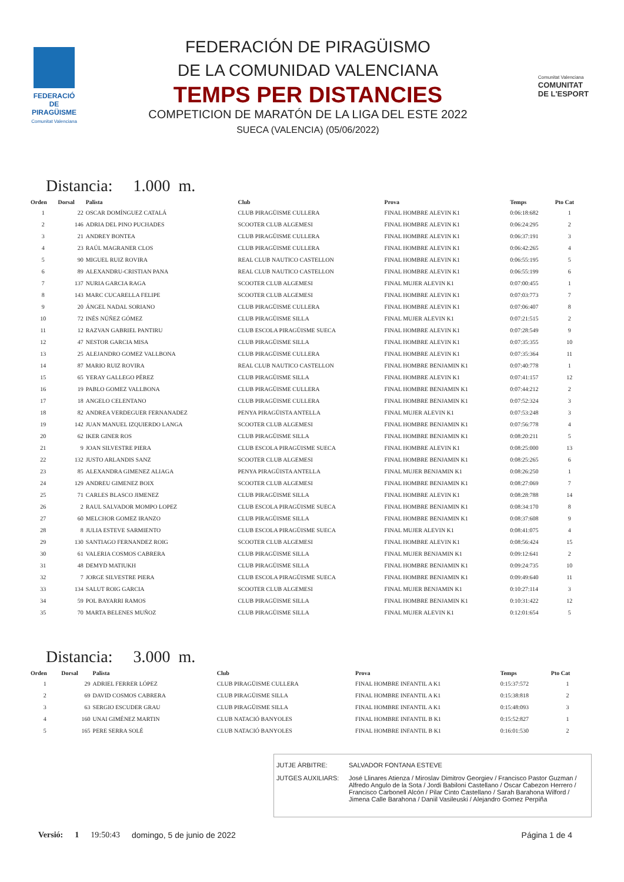FEDERACIÓ DE PIRAGÜISME
Comunitat Valenciana
FEDERACIÓN DE PIRAGÜISMO
DE LA COMUNIDAD VALENCIANA
TEMPS PER DISTANCIES
COMPETICION DE MARATÓN DE LA LIGA DEL ESTE 2022
SUECA (VALENCIA) (05/06/2022)
Comunitat Valenciana
COMUNITAT
DE L'ESPORT
Distancia: 1.000 m.
| Orden | Dorsal | Palista | Club | Prova | Temps | Pto Cat |
| --- | --- | --- | --- | --- | --- | --- |
| 1 | 22 | OSCAR DOMÍNGUEZ CATALÁ | CLUB PIRAGÜISME CULLERA | FINAL HOMBRE ALEVIN K1 | 0:06:18:682 | 1 |
| 2 | 146 | ADRIA DEL PINO PUCHADES | SCOOTER CLUB ALGEMESI | FINAL HOMBRE ALEVIN K1 | 0:06:24:295 | 2 |
| 3 | 21 | ANDREY BONTEA | CLUB PIRAGÜISME CULLERA | FINAL HOMBRE ALEVIN K1 | 0:06:37:191 | 3 |
| 4 | 23 | RAÚL MAGRANER CLOS | CLUB PIRAGÜISME CULLERA | FINAL HOMBRE ALEVIN K1 | 0:06:42:265 | 4 |
| 5 | 90 | MIGUEL RUIZ ROVIRA | REAL CLUB NAUTICO CASTELLON | FINAL HOMBRE ALEVIN K1 | 0:06:55:195 | 5 |
| 6 | 89 | ALEXANDRU-CRISTIAN PANA | REAL CLUB NAUTICO CASTELLON | FINAL HOMBRE ALEVIN K1 | 0:06:55:199 | 6 |
| 7 | 137 | NURIA GARCIA RAGA | SCOOTER CLUB ALGEMESI | FINAL MUJER ALEVIN K1 | 0:07:00:455 | 1 |
| 8 | 143 | MARC CUCARELLA FELIPE | SCOOTER CLUB ALGEMESI | FINAL HOMBRE ALEVIN K1 | 0:07:03:773 | 7 |
| 9 | 20 | ÁNGEL NADAL SORIANO | CLUB PIRAGÜISME CULLERA | FINAL HOMBRE ALEVIN K1 | 0:07:06:407 | 8 |
| 10 | 72 | INÉS NÚÑEZ GÓMEZ | CLUB PIRAGÜISME SILLA | FINAL MUJER ALEVIN K1 | 0:07:21:515 | 2 |
| 11 | 12 | RAZVAN GABRIEL PANTIRU | CLUB ESCOLA PIRAGÜISME SUECA | FINAL HOMBRE ALEVIN K1 | 0:07:28:549 | 9 |
| 12 | 47 | NESTOR GARCIA MISA | CLUB PIRAGÜISME SILLA | FINAL HOMBRE ALEVIN K1 | 0:07:35:355 | 10 |
| 13 | 25 | ALEJANDRO GOMEZ VALLBONA | CLUB PIRAGÜISME CULLERA | FINAL HOMBRE ALEVIN K1 | 0:07:35:364 | 11 |
| 14 | 87 | MARIO RUIZ ROVIRA | REAL CLUB NAUTICO CASTELLON | FINAL HOMBRE BENJAMIN K1 | 0:07:40:778 | 1 |
| 15 | 65 | YERAY GALLEGO PÉREZ | CLUB PIRAGÜISME SILLA | FINAL HOMBRE ALEVIN K1 | 0:07:41:157 | 12 |
| 16 | 19 | PABLO GOMEZ VALLBONA | CLUB PIRAGÜISME CULLERA | FINAL HOMBRE BENJAMIN K1 | 0:07:44:212 | 2 |
| 17 | 18 | ANGELO CELENTANO | CLUB PIRAGÜISME CULLERA | FINAL HOMBRE BENJAMIN K1 | 0:07:52:324 | 3 |
| 18 | 82 | ANDREA VERDEGUER FERNANADEZ | PENYA PIRAGÜISTA ANTELLA | FINAL MUJER ALEVIN K1 | 0:07:53:248 | 3 |
| 19 | 142 | JUAN MANUEL IZQUIERDO LANGA | SCOOTER CLUB ALGEMESI | FINAL HOMBRE BENJAMIN K1 | 0:07:56:778 | 4 |
| 20 | 62 | IKER GINER ROS | CLUB PIRAGÜISME SILLA | FINAL HOMBRE BENJAMIN K1 | 0:08:20:211 | 5 |
| 21 | 9 | JOAN SILVESTRE PIERA | CLUB ESCOLA PIRAGÜISME SUECA | FINAL HOMBRE ALEVIN K1 | 0:08:25:000 | 13 |
| 22 | 132 | JUSTO ARLANDIS SANZ | SCOOTER CLUB ALGEMESI | FINAL HOMBRE BENJAMIN K1 | 0:08:25:265 | 6 |
| 23 | 85 | ALEXANDRA GIMENEZ ALIAGA | PENYA PIRAGÜISTA ANTELLA | FINAL MUJER BENJAMIN K1 | 0:08:26:250 | 1 |
| 24 | 129 | ANDREU GIMENEZ BOIX | SCOOTER CLUB ALGEMESI | FINAL HOMBRE BENJAMIN K1 | 0:08:27:069 | 7 |
| 25 | 71 | CARLES BLASCO JIMENEZ | CLUB PIRAGÜISME SILLA | FINAL HOMBRE ALEVIN K1 | 0:08:28:788 | 14 |
| 26 | 2 | RAUL SALVADOR MOMPO LOPEZ | CLUB ESCOLA PIRAGÜISME SUECA | FINAL HOMBRE BENJAMIN K1 | 0:08:34:170 | 8 |
| 27 | 60 | MELCHOR GOMEZ IRANZO | CLUB PIRAGÜISME SILLA | FINAL HOMBRE BENJAMIN K1 | 0:08:37:608 | 9 |
| 28 | 8 | JULIA ESTEVE SARMIENTO | CLUB ESCOLA PIRAGÜISME SUECA | FINAL MUJER ALEVIN K1 | 0:08:41:075 | 4 |
| 29 | 130 | SANTIAGO FERNANDEZ ROIG | SCOOTER CLUB ALGEMESI | FINAL HOMBRE ALEVIN K1 | 0:08:56:424 | 15 |
| 30 | 61 | VALERIA COSMOS CABRERA | CLUB PIRAGÜISME SILLA | FINAL MUJER BENJAMIN K1 | 0:09:12:641 | 2 |
| 31 | 48 | DEMYD MATIUKH | CLUB PIRAGÜISME SILLA | FINAL HOMBRE BENJAMIN K1 | 0:09:24:735 | 10 |
| 32 | 7 | JORGE SILVESTRE PIERA | CLUB ESCOLA PIRAGÜISME SUECA | FINAL HOMBRE BENJAMIN K1 | 0:09:49:640 | 11 |
| 33 | 134 | SALUT ROIG GARCIA | SCOOTER CLUB ALGEMESI | FINAL MUJER BENJAMIN K1 | 0:10:27:114 | 3 |
| 34 | 59 | POL BAYARRI RAMOS | CLUB PIRAGÜISME SILLA | FINAL HOMBRE BENJAMIN K1 | 0:10:31:422 | 12 |
| 35 | 70 | MARTA BELENES MUÑOZ | CLUB PIRAGÜISME SILLA | FINAL MUJER ALEVIN K1 | 0:12:01:654 | 5 |
Distancia: 3.000 m.
| Orden | Dorsal | Palista | Club | Prova | Temps | Pto Cat |
| --- | --- | --- | --- | --- | --- | --- |
| 1 | 29 | ADRIEL FERRER LÓPEZ | CLUB PIRAGÜISME CULLERA | FINAL HOMBRE INFANTIL A K1 | 0:15:37:572 | 1 |
| 2 | 69 | DAVID COSMOS CABRERA | CLUB PIRAGÜISME SILLA | FINAL HOMBRE INFANTIL A K1 | 0:15:38:818 | 2 |
| 3 | 63 | SERGIO ESCUDER GRAU | CLUB PIRAGÜISME SILLA | FINAL HOMBRE INFANTIL A K1 | 0:15:48:093 | 3 |
| 4 | 160 | UNAI GIMÉNEZ MARTIN | CLUB NATACIÓ BANYOLES | FINAL HOMBRE INFANTIL B K1 | 0:15:52:827 | 1 |
| 5 | 165 | PERE SERRA SOLÉ | CLUB NATACIÓ BANYOLES | FINAL HOMBRE INFANTIL B K1 | 0:16:01:530 | 2 |
| JUTJE ÀRBITRE: | SALVADOR FONTANA ESTEVE |
| JUTGES AUXILIARS: | José Llinares Atienza / Miroslav Dimitrov Georgiev / Francisco Pastor Guzman / Alfredo Angulo de la Sota / Jordi Babiloni Castellano / Oscar Cabezon Herrero / Francisco Carbonell Alcón / Pilar Cinto Castellano / Sarah Barahona Wilford / Jimena Calle Barahona / Daniil Vasileuski / Alejandro Gomez Perpiña |
Versió: 1 19:50:43 domingo, 5 de junio de 2022 Página 1 de 4